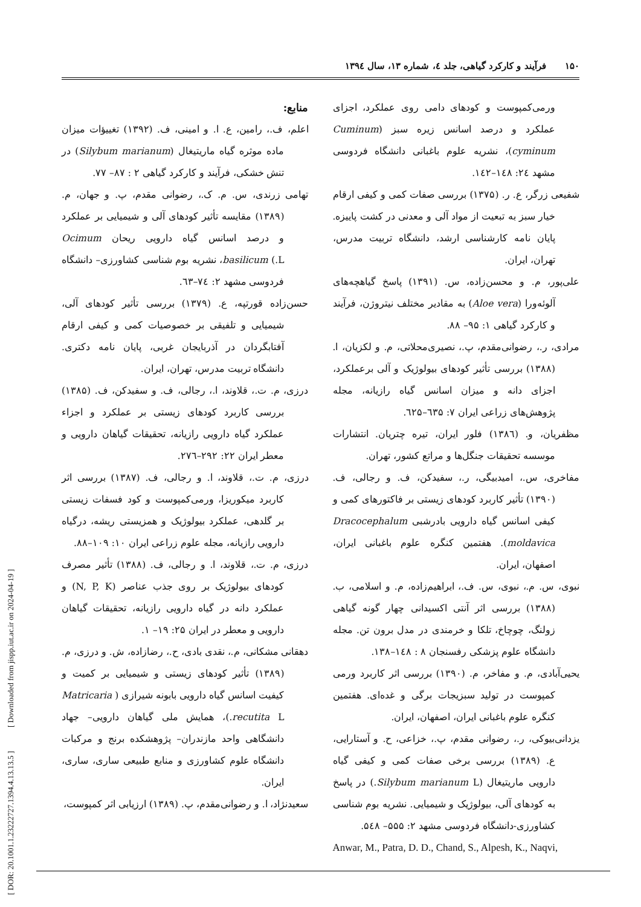۱۵۰ فرآیند و کارکرد گیاهی، جلد ٤، شماره ۱۳، سال ۱۳۹٤
منابع:
اعلم، ف.، رامین، ع. ا. و امینی، ف. (۱۳۹۲) تغییؤات میزان ماده موثره گیاه ماریتیغال (Silybum marianum) در تنش خشکی، فرآیند و کارکرد گیاهی ۲ : ۸۷– ۷۷.
تهامی زرندی، س. م. ک.، رضوانی مقدم، پ. و جهان، م. (۱۳۸۹) مقایسه تأثیر کودهای آلی و شیمیایی بر عملکرد و درصد اسانس گیاه دارویی ریحان Ocimum basilicum (.L، نشریه بوم شناسی کشاورزی– دانشگاه فردوسی مشهد ۲: ٧٤–٦٣.
حسن‌زاده قورتپه، ع. (۱۳۷۹) بررسی تأثیر کودهای آلی، شیمیایی و تلفیقی بر خصوصیات کمی و کیفی ارقام آفتابگردان در آذربایجان غربی، پایان نامه دکتری. دانشگاه تربیت مدرس، تهران، ایران.
درزی، م. ت.، قلاوند، ا.، رجالی، ف. و سفیدکن، ف. (۱۳۸۵) بررسی کاربرد کودهای زیستی بر عملکرد و اجزاء عملکرد گیاه دارویی رازیانه، تحقیقات گیاهان دارویی و معطر ایران ۲۲: ۲۹۲–۲۷٦.
درزی، م. ت.، قلاوند، ا. و رجالی، ف. (۱۳۸۷) بررسی اثر کاربرد میکوریزا، ورمی‌کمپوست و کود فسفات زیستی بر گلدهی، عملکرد بیولوژیک و همزیستی ریشه، درگیاه دارویی رازیانه، مجله علوم زراعی ایران ۱۰: ۱۰۹–۸۸.
درزی، م. ت.، قلاوند، ا. و رجالی، ف. (۱۳۸۸) تأثیر مصرف کودهای بیولوژیک بر روی جذب عناصر (N, P, K) و عملکرد دانه در گیاه دارویی رازیانه، تحقیقات گیاهان دارویی و معطر در ایران ۲۵: ۱۹– ۱.
دهقانی مشکانی، م.، نقدی بادی، ح.، رضازاده، ش. و درزی، م. (۱۳۸۹) تأثیر کودهای زیستی و شیمیایی بر کمیت و کیفیت اسانس گیاه دارویی بابونه شیرازی ( Matricaria recutita L.)، همایش ملی گیاهان دارویی– جهاد دانشگاهی واحد مازندران– پژوهشکده برنج و مرکبات دانشگاه علوم کشاورزی و منابع طبیعی ساری، ساری، ایران.
سعیدنژاد، ا. و رضوانی‌مقدم، پ. (۱۳۸۹) ارزیابی اثر کمپوست،
ورمی‌کمپوست و کودهای دامی روی عملکرد، اجزای عملکرد و درصد اسانس زیره سبز (Cuminum cyminum)، نشریه علوم باغبانی دانشگاه فردوسی مشهد ٢٤: ١٤٨–١٤٢.
شفیعی زرگر، ع. ر. (۱۳۷۵) بررسی صفات کمی و کیفی ارقام خیار سبز به تبعیت از مواد آلی و معدنی در کشت پاییزه. پایان نامه کارشناسی ارشد، دانشگاه تربیت مدرس، تهران، ایران.
علی‌پور، م. و محسن‌زاده، س. (۱۳۹۱) پاسخ گیاهچه‌های آلوئه‌ورا (Aloe vera) به مقادیر مختلف نیتروژن، فرآیند و کارکرد گیاهی ۱: ۹۵– ۸۸.
مرادی، ر.، رضوانی‌مقدم، پ.، نصیری‌محلاتی، م. و لکزیان، ا. (۱۳۸۸) بررسی تأثیر کودهای بیولوژیک و آلی برعملکرد، اجزای دانه و میزان اسانس گیاه رازیانه، مجله پژوهش‌های زراعی ایران ۷: ٦۳۵–٦۲۵.
مظفریان، و. (۱۳۸٦) فلور ایران، تیره چتریان. انتشارات موسسه تحقیقات جنگل‌ها و مراتع کشور، تهران.
مفاخری، س.، امیدبیگی، ر.، سفیدکن، ف. و رجالی، ف. (۱۳۹۰) تأثیر کاربرد کودهای زیستی بر فاکتورهای کمی و کیفی اسانس گیاه دارویی بادرشبی Dracocephalum moldavica). هفتمین کنگره علوم باغبانی ایران، اصفهان، ایران.
نبوی، س. م.، نبوی، س. ف.، ابراهیم‌زاده، م. و اسلامی، ب. (۱۳۸۸) بررسی اثر آنتی اکسیدانی چهار گونه گیاهی زولنگ، چوچاخ، تلکا و خرمندی در مدل برون تن. مجله دانشگاه علوم پزشکی رفسنجان ۸ : ١٤٨–١۳۸.
یحیی‌آبادی، م. و مفاخر، م. (۱۳۹۰) بررسی اثر کاربرد ورمی کمپوست در تولید سبزیجات برگی و غده‌ای. هفتمین کنگره علوم باغبانی ایران، اصفهان، ایران.
یزدانی‌بیوکی، ر.، رضوانی مقدم، پ.، خزاعی، ح. و آستارایی، ع. (۱۳۸۹) بررسی برخی صفات کمی و کیفی گیاه دارویی ماریتیغال (Silybum marianum L.) در پاسخ به کودهای آلی، بیولوژیک و شیمیایی. نشریه بوم شناسی کشاورزی-دانشگاه فردوسی مشهد ۲: ۵۵۵– ۵٤۸.
Anwar, M., Patra, D. D., Chand, S., Alpesh, K., Naqvi,
[ DOR: 20.1001.1.23222727.1394.4.13.13.5 ] [ Downloaded from jispp.iut.ac.ir on 2024-04-19 ]